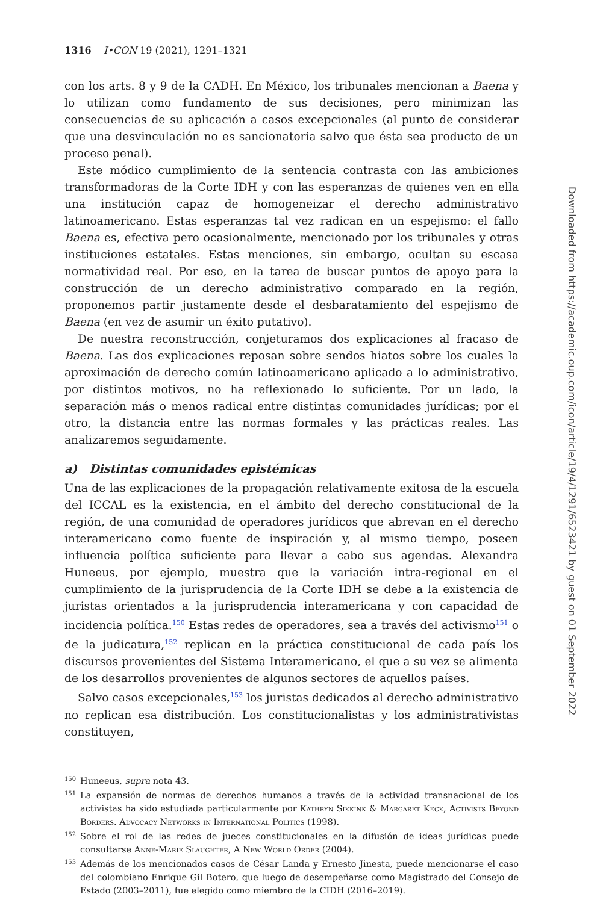1316 I•CON 19 (2021), 1291–1321
con los arts. 8 y 9 de la CADH. En México, los tribunales mencionan a Baena y lo utilizan como fundamento de sus decisiones, pero minimizan las consecuencias de su aplicación a casos excepcionales (al punto de considerar que una desvinculación no es sancionatoria salvo que ésta sea producto de un proceso penal).
Este módico cumplimiento de la sentencia contrasta con las ambiciones transformadoras de la Corte IDH y con las esperanzas de quienes ven en ella una institución capaz de homogeneizar el derecho administrativo latinoamericano. Estas esperanzas tal vez radican en un espejismo: el fallo Baena es, efectiva pero ocasionalmente, mencionado por los tribunales y otras instituciones estatales. Estas menciones, sin embargo, ocultan su escasa normatividad real. Por eso, en la tarea de buscar puntos de apoyo para la construcción de un derecho administrativo comparado en la región, proponemos partir justamente desde el desbaratamiento del espejismo de Baena (en vez de asumir un éxito putativo).
De nuestra reconstrucción, conjeturamos dos explicaciones al fracaso de Baena. Las dos explicaciones reposan sobre sendos hiatos sobre los cuales la aproximación de derecho común latinoamericano aplicado a lo administrativo, por distintos motivos, no ha reflexionado lo suficiente. Por un lado, la separación más o menos radical entre distintas comunidades jurídicas; por el otro, la distancia entre las normas formales y las prácticas reales. Las analizaremos seguidamente.
a) Distintas comunidades epistémicas
Una de las explicaciones de la propagación relativamente exitosa de la escuela del ICCAL es la existencia, en el ámbito del derecho constitucional de la región, de una comunidad de operadores jurídicos que abrevan en el derecho interamericano como fuente de inspiración y, al mismo tiempo, poseen influencia política suficiente para llevar a cabo sus agendas. Alexandra Huneeus, por ejemplo, muestra que la variación intra-regional en el cumplimiento de la jurisprudencia de la Corte IDH se debe a la existencia de juristas orientados a la jurisprudencia interamericana y con capacidad de incidencia política.<sup>150</sup> Estas redes de operadores, sea a través del activismo<sup>151</sup> o de la judicatura,<sup>152</sup> replican en la práctica constitucional de cada país los discursos provenientes del Sistema Interamericano, el que a su vez se alimenta de los desarrollos provenientes de algunos sectores de aquellos países.
Salvo casos excepcionales,<sup>153</sup> los juristas dedicados al derecho administrativo no replican esa distribución. Los constitucionalistas y los administrativistas constituyen,
150 Huneeus, supra nota 43.
151 La expansión de normas de derechos humanos a través de la actividad transnacional de los activistas ha sido estudiada particularmente por Kathryn Sikkink & Margaret Keck, Activists Beyond Borders. Advocacy Networks in International Politics (1998).
152 Sobre el rol de las redes de jueces constitucionales en la difusión de ideas jurídicas puede consultarse Anne-Marie Slaughter, A New World Order (2004).
153 Además de los mencionados casos de César Landa y Ernesto Jinesta, puede mencionarse el caso del colombiano Enrique Gil Botero, que luego de desempeñarse como Magistrado del Consejo de Estado (2003–2011), fue elegido como miembro de la CIDH (2016–2019).
Downloaded from https://academic.oup.com/icon/article/19/4/1291/6523421 by guest on 01 September 2022